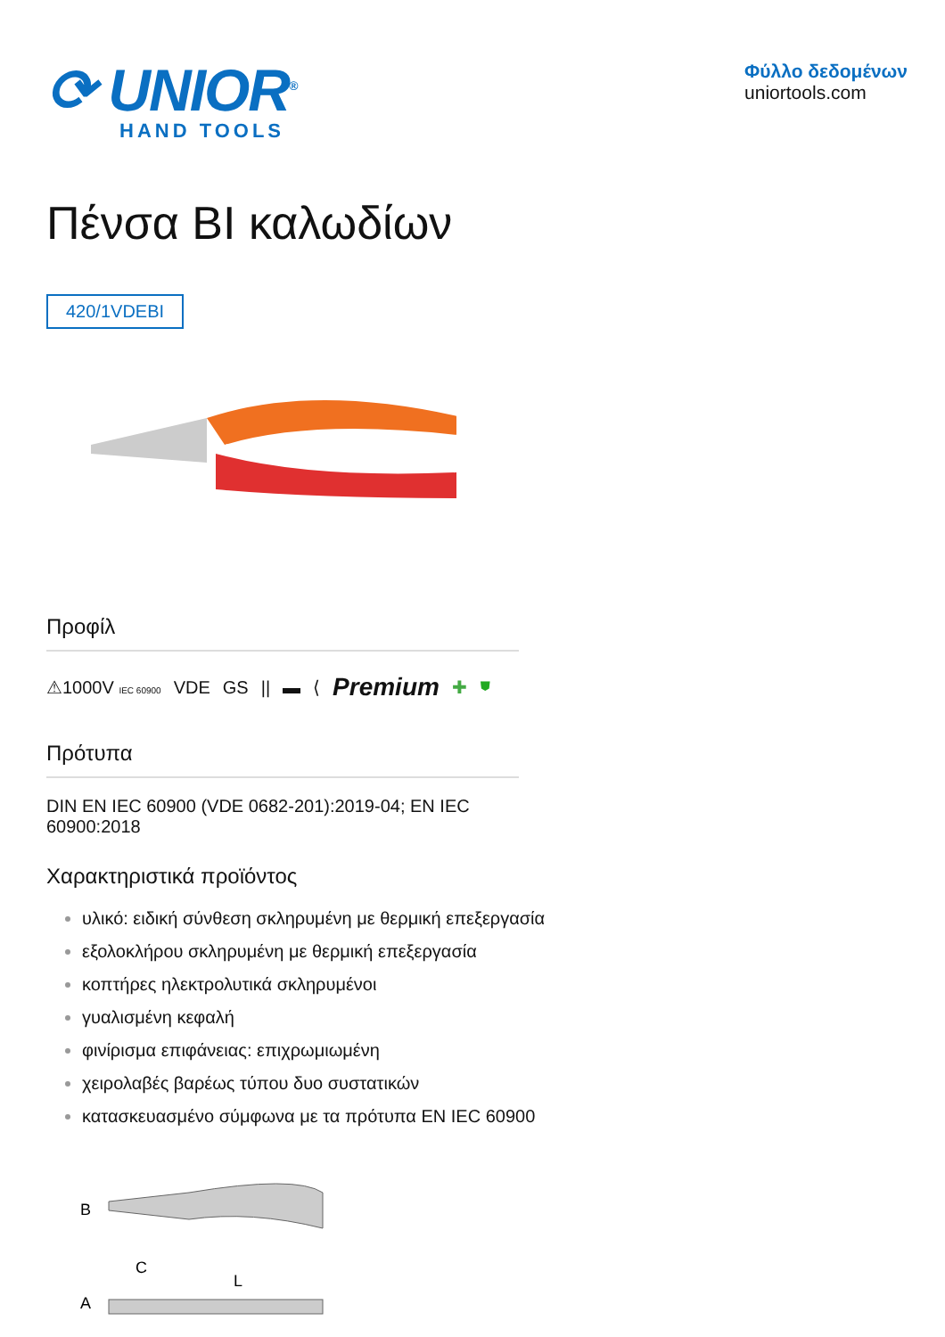⟳ UNIOR<sup>®</sup>
HAND TOOLS
Φύλλο δεδομένων
uniortools.com
Πένσα BI καλωδίων
420/1VDEBI
Προφίλ
⚠1000V IEC 60900 VDE GS || ▬ ⟨ Premium ✚ ⛊
Πρότυπα
DIN EN IEC 60900 (VDE 0682-201):2019-04; EN IEC 60900:2018
Χαρακτηριστικά προϊόντος
υλικό: ειδική σύνθεση σκληρυμένη με θερμική επεξεργασία
εξολοκλήρου σκληρυμένη με θερμική επεξεργασία
κοπτήρες ηλεκτρολυτικά σκληρυμένοι
γυαλισμένη κεφαλή
φινίρισμα επιφάνειας: επιχρωμιωμένη
χειρολαβές βαρέως τύπου δυο συστατικών
κατασκευασμένο σύμφωνα με τα πρότυπα EN IEC 60900
B
C
L
A